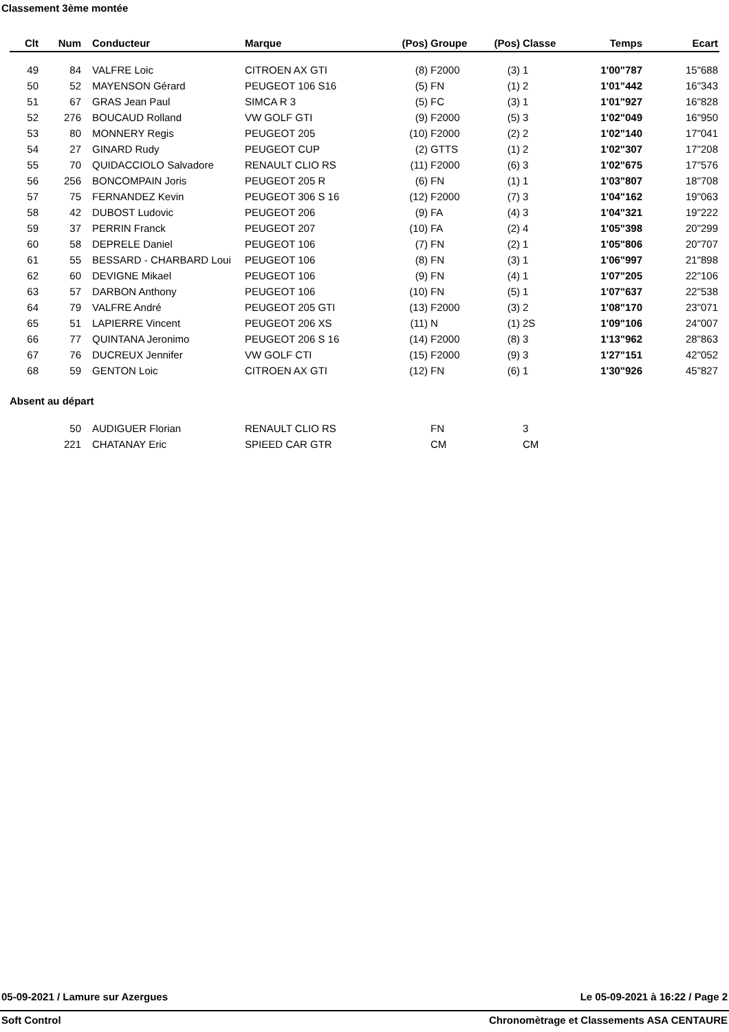Classement 3ème montée
| Clt | Num | Conducteur | Marque | (Pos) | Groupe | (Pos) | Classe | Temps | Ecart |
| --- | --- | --- | --- | --- | --- | --- | --- | --- | --- |
| 49 | 84 | VALFRE Loic | CITROEN AX GTI | (8) | F2000 | (3) | 1 | 1'00"787 | 15"688 |
| 50 | 52 | MAYENSON Gérard | PEUGEOT 106 S16 | (5) | FN | (1) | 2 | 1'01"442 | 16"343 |
| 51 | 67 | GRAS Jean Paul | SIMCA R 3 | (5) | FC | (3) | 1 | 1'01"927 | 16"828 |
| 52 | 276 | BOUCAUD Rolland | VW GOLF GTI | (9) | F2000 | (5) | 3 | 1'02"049 | 16"950 |
| 53 | 80 | MONNERY Regis | PEUGEOT 205 | (10) | F2000 | (2) | 2 | 1'02"140 | 17"041 |
| 54 | 27 | GINARD Rudy | PEUGEOT CUP | (2) | GTTS | (1) | 2 | 1'02"307 | 17"208 |
| 55 | 70 | QUIDACCIOLO Salvadore | RENAULT CLIO RS | (11) | F2000 | (6) | 3 | 1'02"675 | 17"576 |
| 56 | 256 | BONCOMPAIN Joris | PEUGEOT 205 R | (6) | FN | (1) | 1 | 1'03"807 | 18"708 |
| 57 | 75 | FERNANDEZ Kevin | PEUGEOT 306 S 16 | (12) | F2000 | (7) | 3 | 1'04"162 | 19"063 |
| 58 | 42 | DUBOST Ludovic | PEUGEOT 206 | (9) | FA | (4) | 3 | 1'04"321 | 19"222 |
| 59 | 37 | PERRIN Franck | PEUGEOT 207 | (10) | FA | (2) | 4 | 1'05"398 | 20"299 |
| 60 | 58 | DEPRELE Daniel | PEUGEOT 106 | (7) | FN | (2) | 1 | 1'05"806 | 20"707 |
| 61 | 55 | BESSARD - CHARBARD Loui | PEUGEOT 106 | (8) | FN | (3) | 1 | 1'06"997 | 21"898 |
| 62 | 60 | DEVIGNE Mikael | PEUGEOT 106 | (9) | FN | (4) | 1 | 1'07"205 | 22"106 |
| 63 | 57 | DARBON Anthony | PEUGEOT 106 | (10) | FN | (5) | 1 | 1'07"637 | 22"538 |
| 64 | 79 | VALFRE André | PEUGEOT 205 GTI | (13) | F2000 | (3) | 2 | 1'08"170 | 23"071 |
| 65 | 51 | LAPIERRE Vincent | PEUGEOT 206 XS | (11) | N | (1) | 2S | 1'09"106 | 24"007 |
| 66 | 77 | QUINTANA Jeronimo | PEUGEOT 206 S 16 | (14) | F2000 | (8) | 3 | 1'13"962 | 28"863 |
| 67 | 76 | DUCREUX Jennifer | VW GOLF CTI | (15) | F2000 | (9) | 3 | 1'27"151 | 42"052 |
| 68 | 59 | GENTON Loic | CITROEN AX GTI | (12) | FN | (6) | 1 | 1'30"926 | 45"827 |
Absent au départ
| | 50 | AUDIGUER Florian | RENAULT CLIO RS | | FN | | 3 | | |
| | 221 | CHATANAY Eric | SPIEED CAR GTR | | CM | | CM | | |
05-09-2021 / Lamure sur Azergues Le 05-09-2021 à 16:22 / Page 2
Soft Control Chronomètrage et Classements ASA CENTAURE